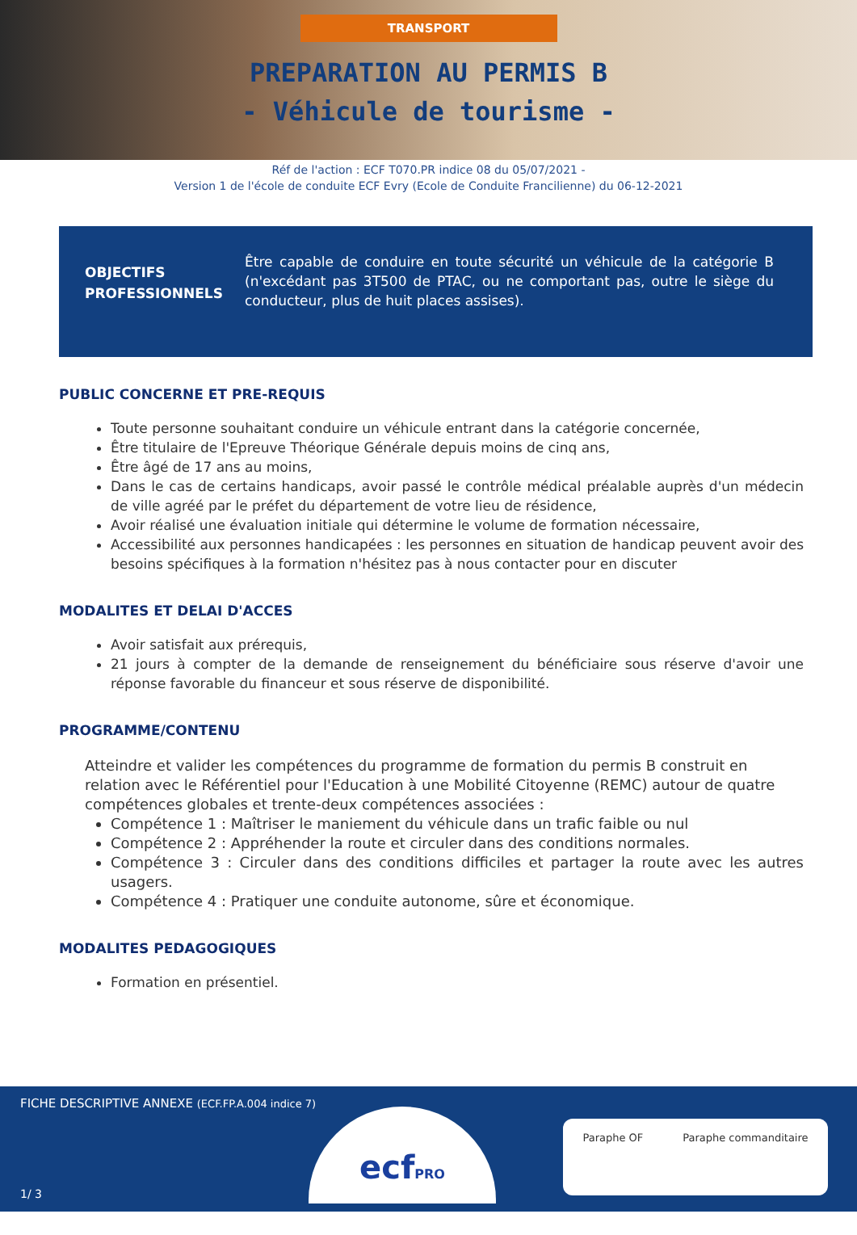TRANSPORT
PREPARATION AU PERMIS B
- Véhicule de tourisme -
Réf de l'action : ECF T070.PR indice 08 du 05/07/2021 -
Version 1 de l'école de conduite ECF Evry (Ecole de Conduite Francilienne) du 06-12-2021
OBJECTIFS PROFESSIONNELS
Être capable de conduire en toute sécurité un véhicule de la catégorie B (n'excédant pas 3T500 de PTAC, ou ne comportant pas, outre le siège du conducteur, plus de huit places assises).
PUBLIC CONCERNE ET PRE-REQUIS
Toute personne souhaitant conduire un véhicule entrant dans la catégorie concernée,
Être titulaire de l'Epreuve Théorique Générale depuis moins de cinq ans,
Être âgé de 17 ans au moins,
Dans le cas de certains handicaps, avoir passé le contrôle médical préalable auprès d'un médecin de ville agréé par le préfet du département de votre lieu de résidence,
Avoir réalisé une évaluation initiale qui détermine le volume de formation nécessaire,
Accessibilité aux personnes handicapées : les personnes en situation de handicap peuvent avoir des besoins spécifiques à la formation n'hésitez pas à nous contacter pour en discuter
MODALITES ET DELAI D'ACCES
Avoir satisfait aux prérequis,
21 jours à compter de la demande de renseignement du bénéficiaire sous réserve d'avoir une réponse favorable du financeur et sous réserve de disponibilité.
PROGRAMME/CONTENU
Atteindre et valider les compétences du programme de formation du permis B construit en relation avec le Référentiel pour l'Education à une Mobilité Citoyenne (REMC) autour de quatre compétences globales et trente-deux compétences associées :
Compétence 1 : Maîtriser le maniement du véhicule dans un trafic faible ou nul
Compétence 2 : Appréhender la route et circuler dans des conditions normales.
Compétence 3 : Circuler dans des conditions difficiles et partager la route avec les autres usagers.
Compétence 4 : Pratiquer une conduite autonome, sûre et économique.
MODALITES PEDAGOGIQUES
Formation en présentiel.
FICHE DESCRIPTIVE ANNEXE (ECF.FP.A.004 indice 7)
1/ 3
ecfPRO Paraphe OF Paraphe commanditaire